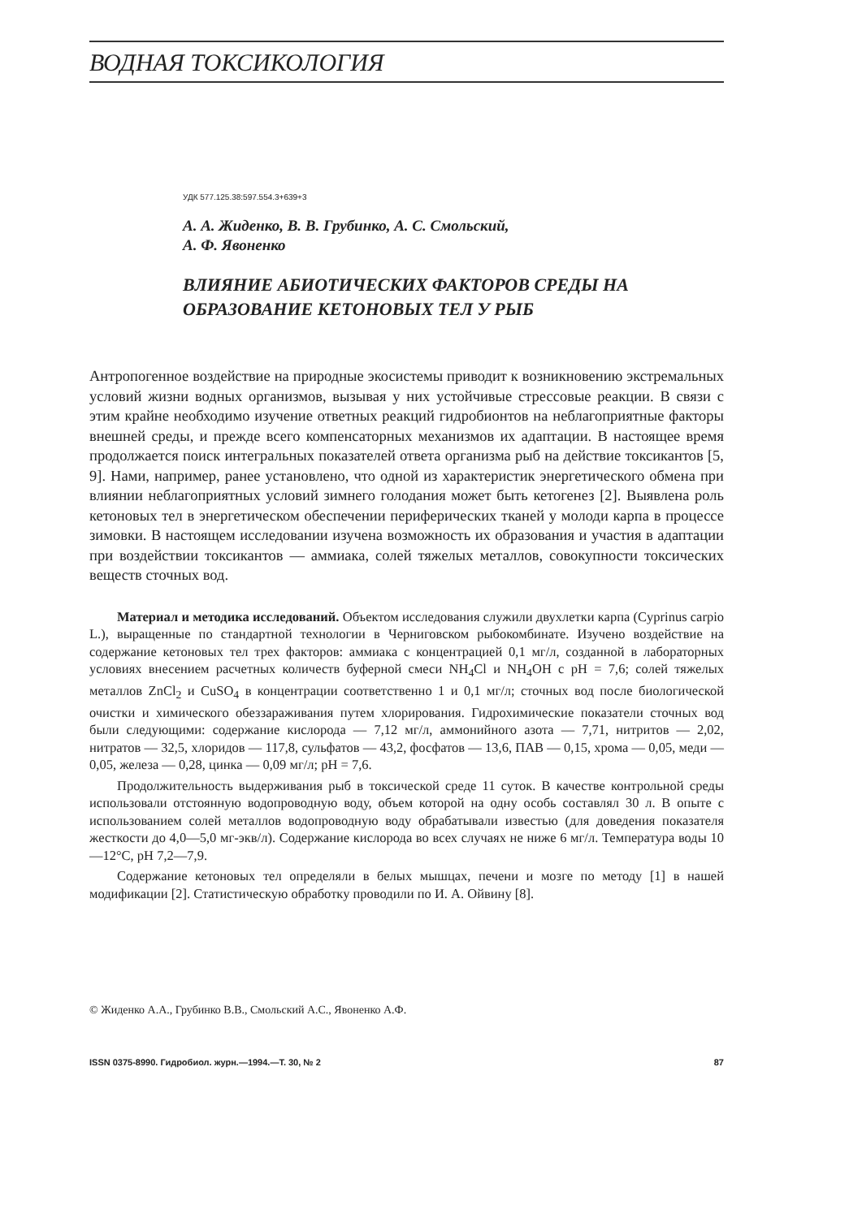ВОДНАЯ ТОКСИКОЛОГИЯ
УДК 577.125.38:597.554.3+639+3
А. А. Жиденко, В. В. Грубинко, А. С. Смольский,
А. Ф. Явоненко
ВЛИЯНИЕ АБИОТИЧЕСКИХ ФАКТОРОВ СРЕДЫ НА ОБРАЗОВАНИЕ КЕТОНОВЫХ ТЕЛ У РЫБ
Антропогенное воздействие на природные экосистемы приводит к возникновению экстремальных условий жизни водных организмов, вызывая у них устойчивые стрессовые реакции. В связи с этим крайне необходимо изучение ответных реакций гидробионтов на неблагоприятные факторы внешней среды, и прежде всего компенсаторных механизмов их адаптации. В настоящее время продолжается поиск интегральных показателей ответа организма рыб на действие токсикантов [5, 9]. Нами, например, ранее установлено, что одной из характеристик энергетического обмена при влиянии неблагоприятных условий зимнего голодания может быть кетогенез [2]. Выявлена роль кетоновых тел в энергетическом обеспечении периферических тканей у молоди карпа в процессе зимовки. В настоящем исследовании изучена возможность их образования и участия в адаптации при воздействии токсикантов — аммиака, солей тяжелых металлов, совокупности токсических веществ сточных вод.
Материал и методика исследований. Объектом исследования служили двухлетки карпа (Cyprinus carpio L.), выращенные по стандартной технологии в Черниговском рыбокомбинате. Изучено воздействие на содержание кетоновых тел трех факторов: аммиака с концентрацией 0,1 мг/л, созданной в лабораторных условиях внесением расчетных количеств буферной смеси NH<sub>4</sub>Cl и NH<sub>4</sub>OH с pH = 7,6; солей тяжелых металлов ZnCl<sub>2</sub> и CuSO<sub>4</sub> в концентрации соответственно 1 и 0,1 мг/л; сточных вод после биологической очистки и химического обеззараживания путем хлорирования. Гидрохимические показатели сточных вод были следующими: содержание кислорода — 7,12 мг/л, аммонийного азота — 7,71, нитритов — 2,02, нитратов — 32,5, хлоридов — 117,8, сульфатов — 43,2, фосфатов — 13,6, ПАВ — 0,15, хрома — 0,05, меди — 0,05, железа — 0,28, цинка — 0,09 мг/л; pH = 7,6.
Продолжительность выдерживания рыб в токсической среде 11 суток. В качестве контрольной среды использовали отстоянную водопроводную воду, объем которой на одну особь составлял 30 л. В опыте с использованием солей металлов водопроводную воду обрабатывали известью (для доведения показателя жесткости до 4,0—5,0 мг-экв/л). Содержание кислорода во всех случаях не ниже 6 мг/л. Температура воды 10—12°С, pH 7,2—7,9.
Содержание кетоновых тел определяли в белых мышцах, печени и мозге по методу [1] в нашей модификации [2]. Статистическую обработку проводили по И. А. Ойвину [8].
© Жиденко А.А., Грубинко В.В., Смольский А.С., Явоненко А.Ф.
ISSN 0375-8990. Гидробиол. журн.—1994.—Т. 30, № 2 87